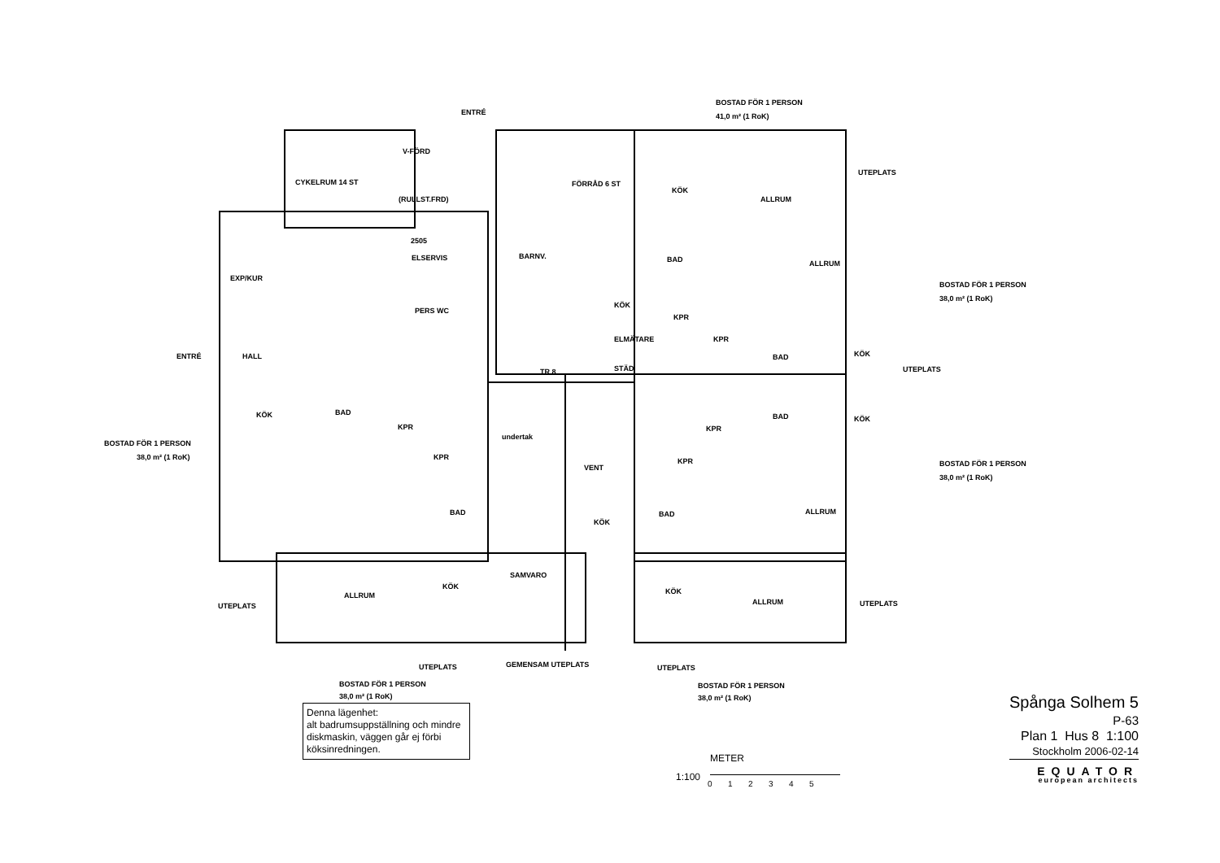ENTRÉ
BOSTAD FÖR 1 PERSON
41,0 m² (1 RoK)
UTEPLATS
V-FÖRD
CYKELRUM 14 ST
(RULLST.FRD)
FÖRRÅD 6 ST
KÖK
ALLRUM
2505
ELSERVIS BARNV. BAD
EXP/KUR
ALLRUM
BOSTAD FÖR 1 PERSON
38,0 m² (1 RoK)
PERS WC
KÖK
KPR
ELMÄTARE KPR
ENTRÉ HALL BAD KÖK
TR 8 STÄD UTEPLATS
KÖK BAD
KPR
BAD KÖK
KPR
BOSTAD FÖR 1 PERSON
38,0 m² (1 RoK)
undertak
KPR
VENT
KPR BOSTAD FÖR 1 PERSON
38,0 m² (1 RoK)
BAD BAD
KÖK
ALLRUM
SAMVARO
KÖK
KÖK ALLRUM
ALLRUM UTEPLATS UTEPLATS
UTEPLATS GEMENSAM UTEPLATS UTEPLATS
BOSTAD FÖR 1 PERSON
38,0 m² (1 RoK)
BOSTAD FÖR 1 PERSON
38,0 m² (1 RoK)
Denna lägenhet:
alt badrumsuppställning och mindre diskmaskin, väggen går ej förbi köksinredningen.
METER
1:100
0 1 2 3 4 5
Spånga Solhem 5
P-63
Plan 1 Hus 8 1:100
Stockholm 2006-02-14
EQUATOR
european architects